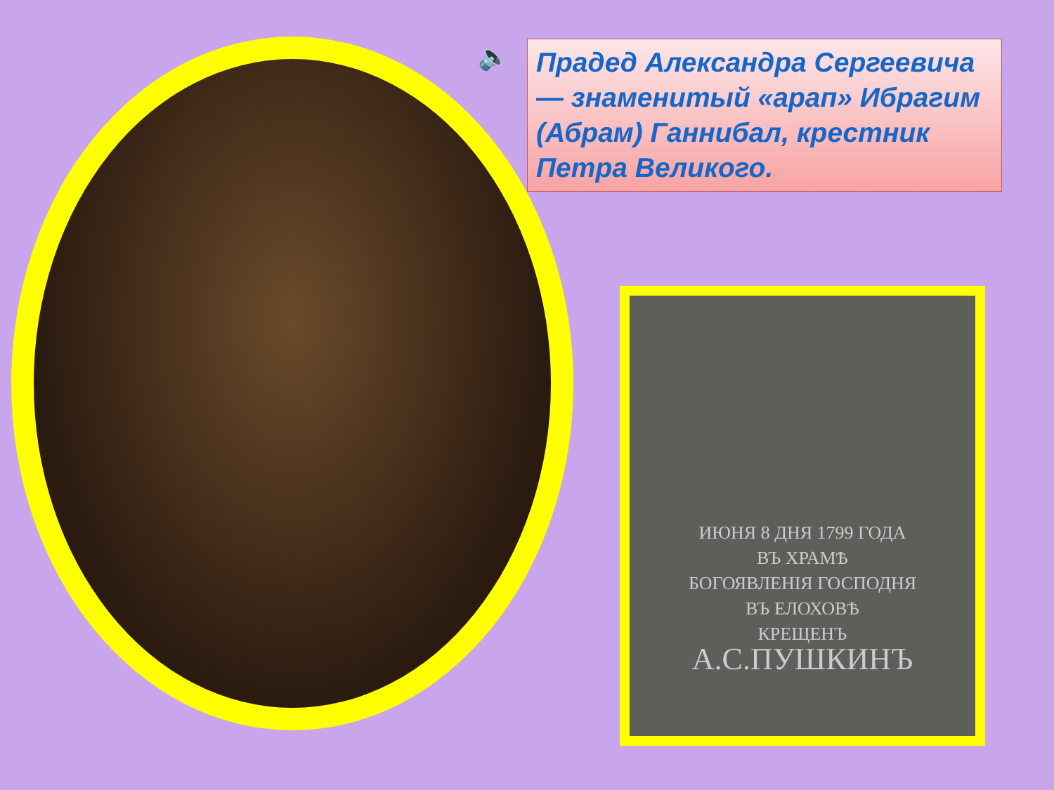🔈
Прадед Александра Сергеевича — знаменитый «арап» Ибрагим (Абрам) Ганнибал, крестник Петра Великого.
ИЮНЯ 8 ДНЯ 1799 ГОДА
ВЪ ХРАМѢ
БОГОЯВЛЕНІЯ ГОСПОДНЯ
ВЪ ЕЛОХОВѢ
КРЕЩЕНЪ
А.С.ПУШКИНЪ